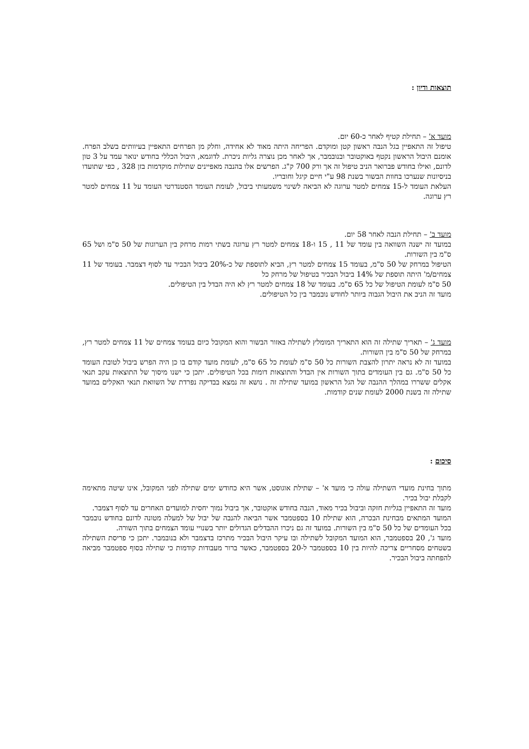תוצאות ודיון :
מועד א' – תחילת קטיף לאחר כ-60 יום.
טיפול זה התאפיין בגל הנבה ראשון קטן ומוקדם. הפריחה היתה מאוד לא אחידה, וחלק מן הפרחים התאפיין בעיוותים בשלב הפרח. אומנם היבול הראשון נקטף באוקטובר ובנובמבר, אך לאחר מכן נוצרה גליות ניכרת. לדוגמא, היבול הכללי בחודש ינואר עמד על 3 טון לדונם, ואילו בחודש פברואר הניב טיפול זה אך ורק 700 ק"ג. הפרשים אלו בהנבה מאפיינים שתילות מוקדמות בזן 328 , כפי שתועדו בניסיונות שנערכו בחוות הבשור בשנת 98 ע"י חיים קיגל וחובריו.
העלאת העומד ל-15 צמחים למטר ערוגה לא הביאה לשינוי משמעותי ביבול, לעומת העומד הסטנדרטי העומד על 11 צמחים למטר רץ ערוגה.
מועד ב' – תחילת הנבה לאחר 58 יום.
במועד זה ישנה השוואה בין עומד של 11 , 15 ו-18 צמחים למטר רץ ערוגה בשתי רמות מרחק בין הערוגות של 50 ס"מ ושל 65 ס"מ בין השורות.
הטיפול במרחק של 50 ס"מ, בעומד 15 צמחים למטר רץ, הביא לתוספת של כ-20% ביבול הבכיר עד לסוף דצמבר. בעומד של 11 צמחים/מ' היתה תוספת של 14% ביבול הבכיר בטיפול של מרחק כל
50 ס"מ לעומת הטיפול של כל 65 ס"מ. בעומד של 18 צמחים למטר רץ לא היה הבדל בין הטיפולים.
מועד זה הניב את היבול הגבוה ביותר לחודש נובמבר בין כל הטיפולים.
מועד ג' – תאריך שתילה זה הוא התאריך המומלץ לשתילה באזור הבשור והוא המקובל כיום בעומד צמחים של 11 צמחים למטר רץ, במרחק של 50 ס"מ בין השורות.
במועד זה לא נראה יתרון להצבת השורות כל 50 ס"מ לעומת כל 65 ס"מ, לעומת מועד קודם בו כן היה הפרש ביבול לטובת העומד כל 50 ס"מ. גם בין העומדים בתוך השורות אין הבדל והתוצאות דומות בכל הטיפולים. יתכן כי ישנו מיסוך של התוצאות עקב תנאי אקלים ששררו במהלך ההנבה של הגל הראשון במועד שתילה זה . נושא זה נמצא בבדיקה נפרדת של השוואת תנאי האקלים במועד שתילה זה בשנת 2000 לעומת שנים קודמות.
סיכום :
מתוך בחינת מועדי השתילה עולה כי מועד א' – שתילת אוגוסט, אשר היא כחודש ימים שתילה לפני המקובל, אינו שיטה מתאימה לקבלת יבול בכיר.
מועד זה התאפיין בגליות חזקה וביבול בכיר מאוד, הנבה בחודש אוקטובר, אך ביבול נמוך יחסית למועדים האחרים עד לסוף דצמבר.
המועד המתאים מבחינת הבכרה, הוא שתילת 10 בספטמבר אשר הביאה להנבה של יבול של למעלה מטונה לדונם בחודש נובמבר בכל העומדים של כל 50 ס"מ בין השורות. במועד זה גם ניכרו ההבדלים הגדולים יותר בשנויי עומד הצמחים בתוך השורה.
מועד ג', 20 בספטמבר, הוא המועד המקובל לשתילה ובו עיקר היבול הבכיר מתרכז בדצמבר ולא בנובמבר. יתכן כי פריסת השתילה בשטחים מסחריים צריכה להיות בין 10 בספטמבר ל-20 בספטמבר, כאשר ברור מעבודות קודמות כי שתילה בסוף ספטמבר מביאה להפחתה ביבול הבכיר.